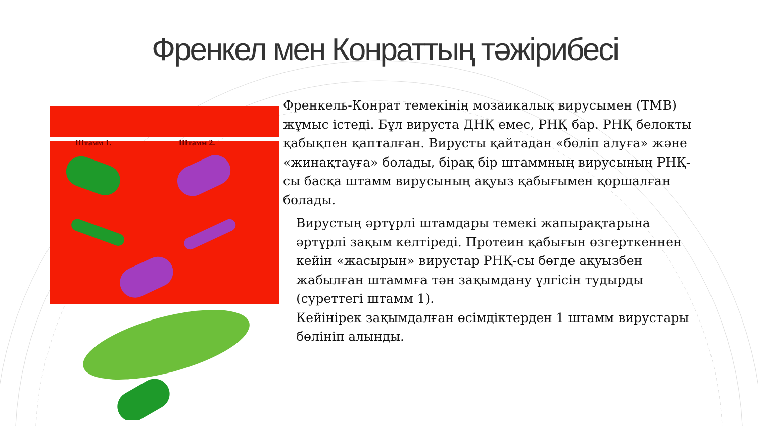Френкел мен Конраттың тәжірибесі
Штамм 1. Штамм 2.
Френкель-Конрат темекінің мозаикалық вирусымен (ТМВ) жұмыс істеді. Бұл вируста ДНҚ емес, РНҚ бар. РНҚ белокты қабықпен қапталған. Вирусты қайтадан «бөліп алуға» және «жинақтауға» болады, бірақ бір штаммның вирусының РНҚ-сы басқа штамм вирусының ақуыз қабығымен қоршалған болады.
Вирустың әртүрлі штамдары темекі жапырақтарына әртүрлі зақым келтіреді. Протеин қабығын өзгерткеннен кейін «жасырын» вирустар РНҚ-сы бөгде ақуызбен жабылған штаммға тән зақымдану үлгісін тудырды (суреттегі штамм 1).
Кейінірек зақымдалған өсімдіктерден 1 штамм вирустары бөлініп алынды.